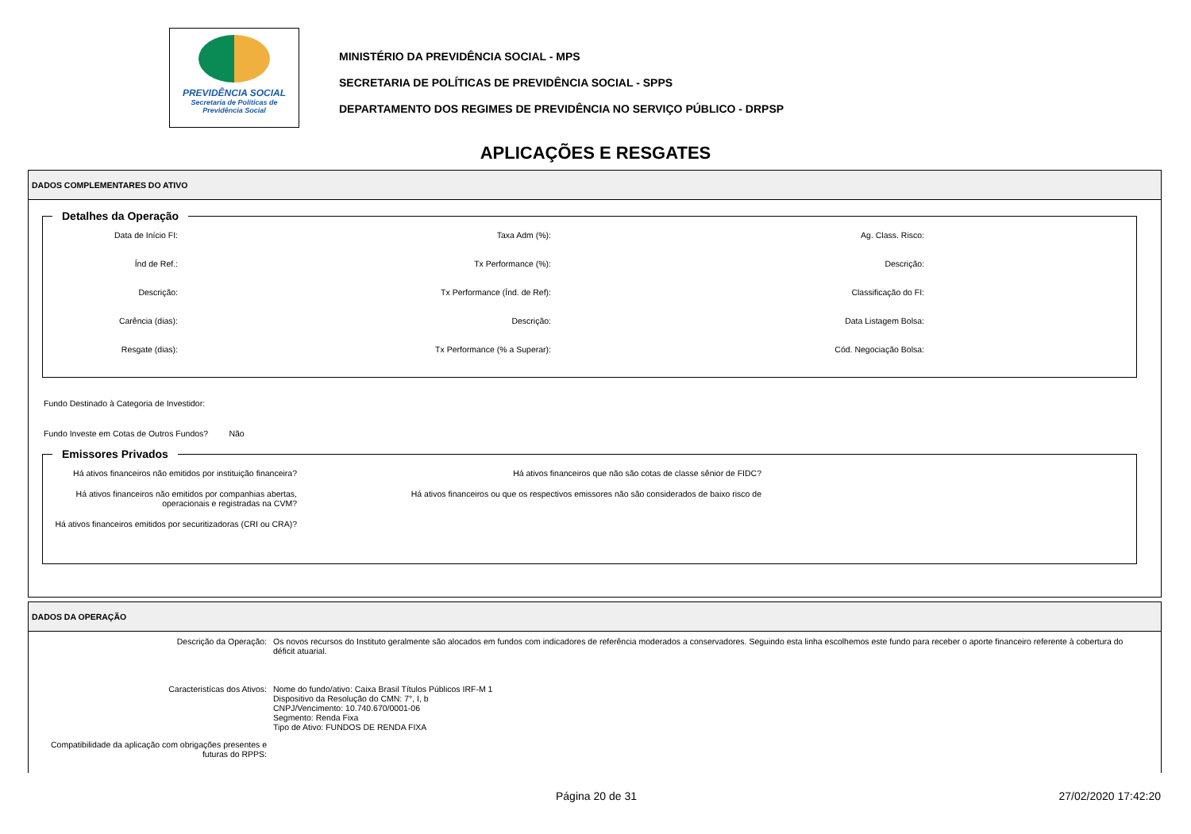PREVIDÊNCIA SOCIAL
Secretaria de Políticas de
Previdência Social
MINISTÉRIO DA PREVIDÊNCIA SOCIAL - MPS
SECRETARIA DE POLÍTICAS DE PREVIDÊNCIA SOCIAL - SPPS
DEPARTAMENTO DOS REGIMES DE PREVIDÊNCIA NO SERVIÇO PÚBLICO - DRPSP
APLICAÇÕES E RESGATES
DADOS COMPLEMENTARES DO ATIVO
Detalhes da Operação
Data de Início FI:
Taxa Adm (%):
Ag. Class. Risco:
Índ de Ref.:
Tx Performance (%):
Descrição:
Descrição:
Tx Performance (Índ. de Ref):
Classificação do FI:
Carência (dias):
Descrição:
Data Listagem Bolsa:
Resgate (dias):
Tx Performance (% a Superar):
Cód. Negociação Bolsa:
Fundo Destinado à Categoria de Investidor:
Fundo Investe em Cotas de Outros Fundos? Não
Emissores Privados
Há ativos financeiros não emitidos por instituição financeira?
Há ativos financeiros que não são cotas de classe sênior de FIDC?
Há ativos financeiros não emitidos por companhias abertas, operacionais e registradas na CVM?
Há ativos financeiros ou que os respectivos emissores não são considerados de baixo risco de
Há ativos financeiros emitidos por securitizadoras (CRI ou CRA)?
DADOS DA OPERAÇÃO
Descrição da Operação:
Os novos recursos do Instituto geralmente são alocados em fundos com indicadores de referência moderados a conservadores. Seguindo esta linha escolhemos este fundo para receber o aporte financeiro referente à cobertura do déficit atuarial.
Caracteristícas dos Ativos:
Nome do fundo/ativo: Caixa Brasil Títulos Públicos IRF-M 1
Dispositivo da Resolução do CMN: 7°, I, b
CNPJ/Vencimento: 10.740.670/0001-06
Segmento: Renda Fixa
Tipo de Ativo: FUNDOS DE RENDA FIXA
Compatibilidade da aplicação com obrigações presentes e futuras do RPPS:
Página 20 de 31 27/02/2020 17:42:20